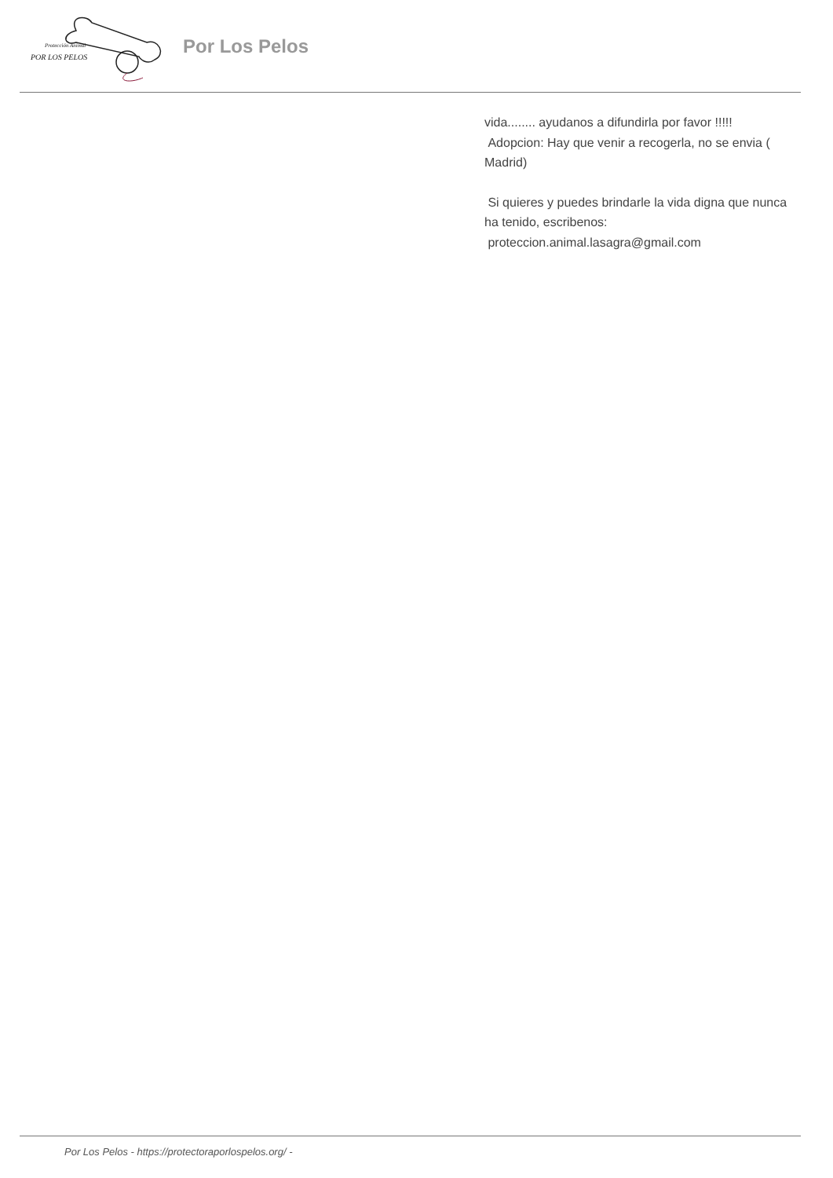Protección Animal
POR LOS PELOS
Por Los Pelos
vida........ ayudanos a difundirla por favor !!!!!
Adopcion: Hay que venir a recogerla, no se envia ( Madrid)
Si quieres y puedes brindarle la vida digna que nunca ha tenido, escribenos:
proteccion.animal.lasagra@gmail.com
Por Los Pelos - https://protectoraporlospelos.org/ -